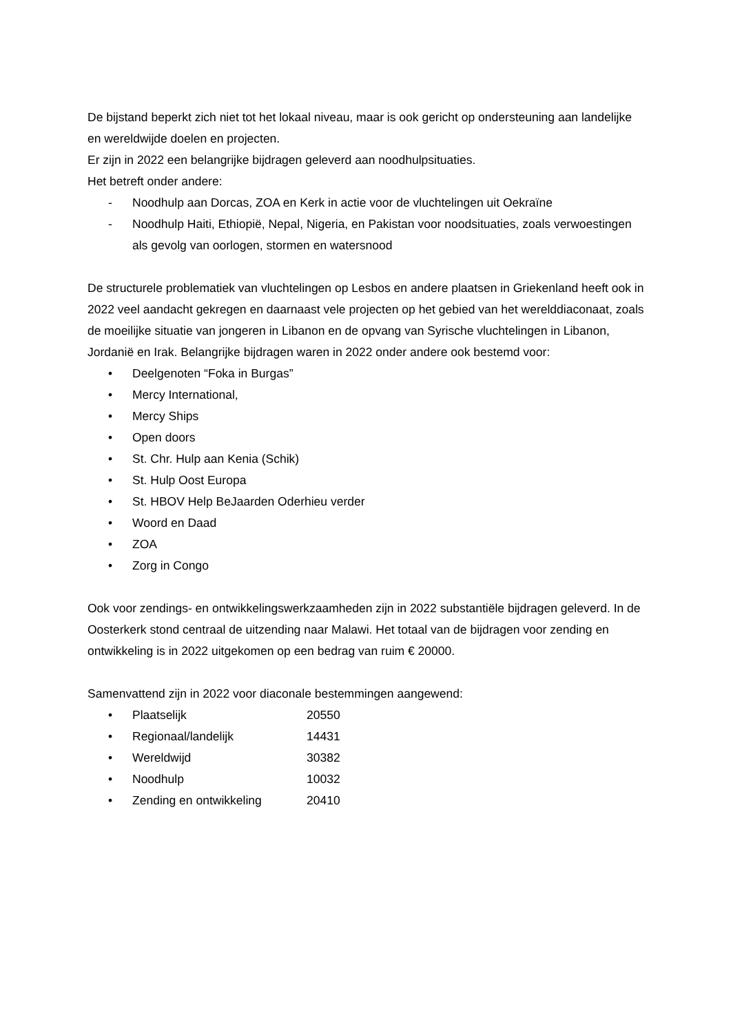De bijstand beperkt zich niet tot het lokaal niveau, maar is ook gericht op ondersteuning aan landelijke en wereldwijde doelen en projecten.
Er zijn in 2022 een belangrijke bijdragen geleverd aan noodhulpsituaties.
Het betreft onder andere:
- Noodhulp aan Dorcas, ZOA en Kerk in actie voor de vluchtelingen uit Oekraïne
- Noodhulp Haiti, Ethiopië, Nepal, Nigeria, en Pakistan voor noodsituaties, zoals verwoestingen als gevolg van oorlogen, stormen en watersnood
De structurele problematiek van vluchtelingen op Lesbos en andere plaatsen in Griekenland heeft ook in 2022 veel aandacht gekregen en daarnaast vele projecten op het gebied van het werelddiaconaat, zoals de moeilijke situatie van jongeren in Libanon en de opvang van Syrische vluchtelingen in Libanon, Jordanië en Irak. Belangrijke bijdragen waren in 2022 onder andere ook bestemd voor:
• Deelgenoten “Foka in Burgas”
• Mercy International,
• Mercy Ships
• Open doors
• St. Chr. Hulp aan Kenia (Schik)
• St. Hulp Oost Europa
• St. HBOV Help BeJaarden Oderhieu verder
• Woord en Daad
• ZOA
• Zorg in Congo
Ook voor zendings- en ontwikkelingswerkzaamheden zijn in 2022 substantiële bijdragen geleverd. In de Oosterkerk stond centraal de uitzending naar Malawi. Het totaal van de bijdragen voor zending en ontwikkeling is in 2022 uitgekomen op een bedrag van ruim € 20000.
Samenvattend zijn in 2022 voor diaconale bestemmingen aangewend:
• Plaatselijk 20550
• Regionaal/landelijk 14431
• Wereldwijd 30382
• Noodhulp 10032
• Zending en ontwikkeling 20410